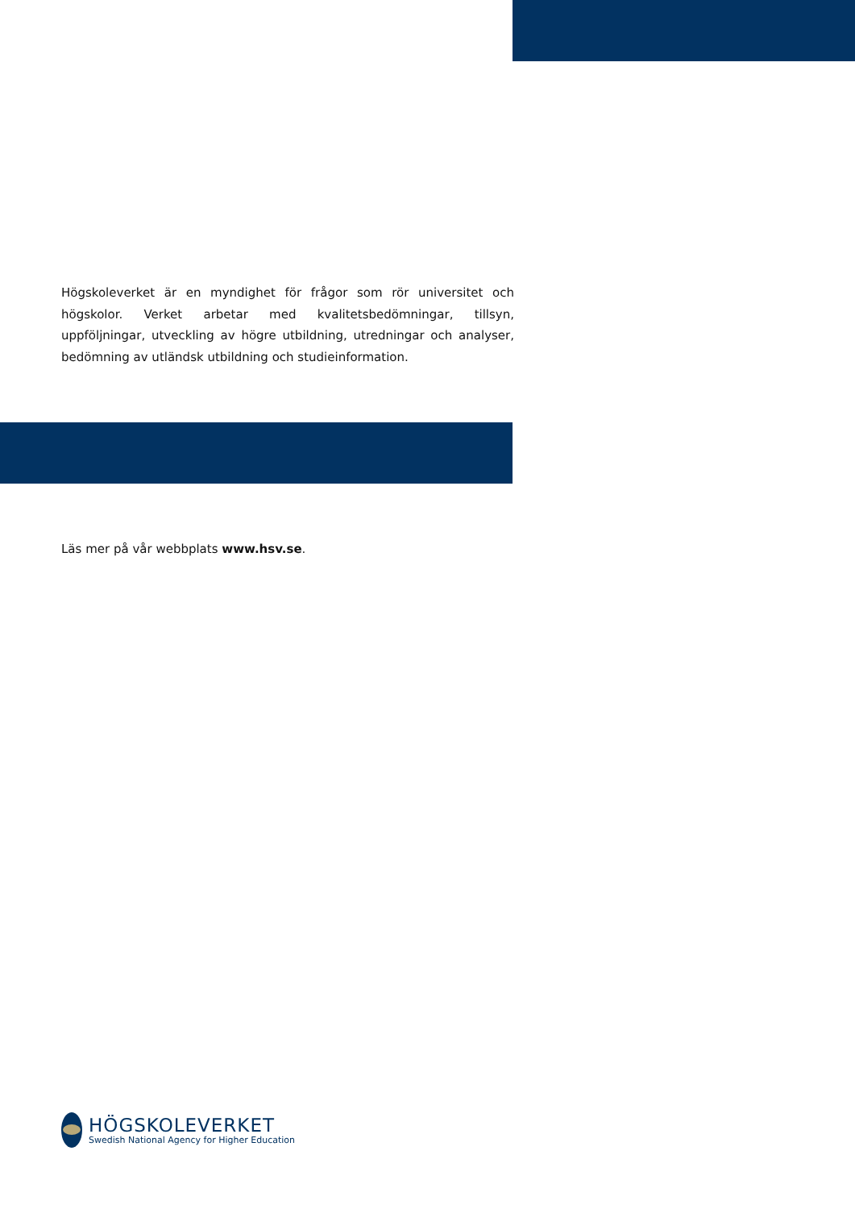Högskoleverket är en myndighet för frågor som rör universitet och högskolor. Verket arbetar med kvalitetsbedömningar, tillsyn, uppföljningar, utveckling av högre utbildning, utredningar och analyser, bedömning av utländsk utbildning och studieinformation.
Läs mer på vår webbplats www.hsv.se.
HÖGSKOLEVERKET
Swedish National Agency for Higher Education